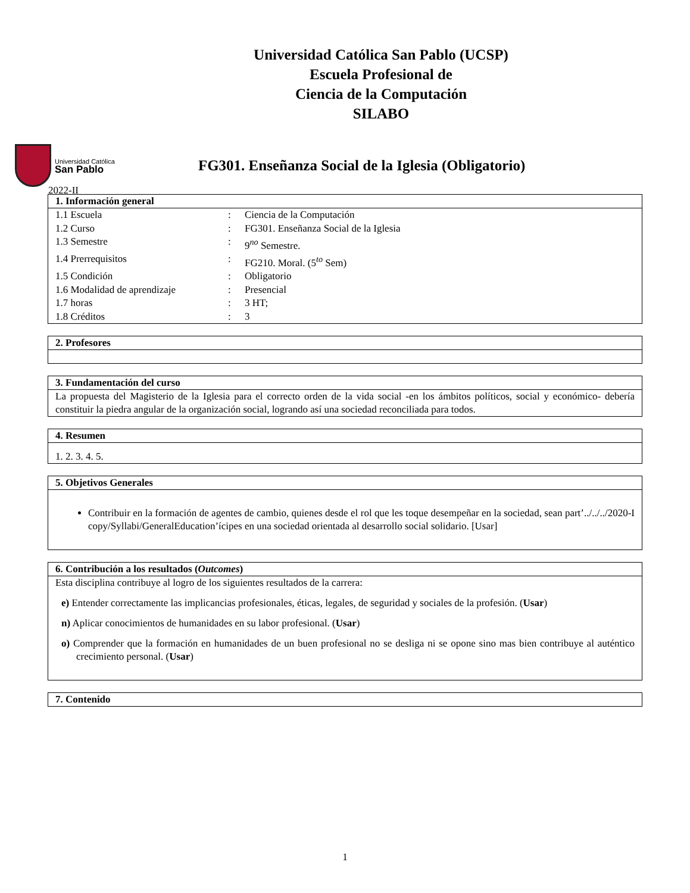Universidad Católica San Pablo (UCSP)
Escuela Profesional de
Ciencia de la Computación
SILABO
Universidad Católica
San Pablo
FG301. Enseñanza Social de la Iglesia (Obligatorio)
2022-II
1. Información general
| 1.1 Escuela | : | Ciencia de la Computación |
| 1.2 Curso | : | FG301. Enseñanza Social de la Iglesia |
| 1.3 Semestre | : | 9<sup>no</sup> Semestre. |
| 1.4 Prerrequisitos | : | FG210. Moral. (5<sup>to</sup> Sem) |
| 1.5 Condición | : | Obligatorio |
| 1.6 Modalidad de aprendizaje | : | Presencial |
| 1.7 horas | : | 3 HT; |
| 1.8 Créditos | : | 3 |
2. Profesores
3. Fundamentación del curso
La propuesta del Magisterio de la Iglesia para el correcto orden de la vida social -en los ámbitos políticos, social y económico- debería constituir la piedra angular de la organización social, logrando así una sociedad reconciliada para todos.
4. Resumen
1. 2. 3. 4. 5.
5. Objetivos Generales
Contribuir en la formación de agentes de cambio, quienes desde el rol que les toque desempeñar en la sociedad, sean part’../../../2020-I copy/Syllabi/GeneralEducation’ícipes en una sociedad orientada al desarrollo social solidario. [Usar]
6. Contribución a los resultados (Outcomes)
Esta disciplina contribuye al logro de los siguientes resultados de la carrera:
e) Entender correctamente las implicancias profesionales, éticas, legales, de seguridad y sociales de la profesión. (Usar)
n) Aplicar conocimientos de humanidades en su labor profesional. (Usar)
o) Comprender que la formación en humanidades de un buen profesional no se desliga ni se opone sino mas bien contribuye al auténtico crecimiento personal. (Usar)
7. Contenido
1